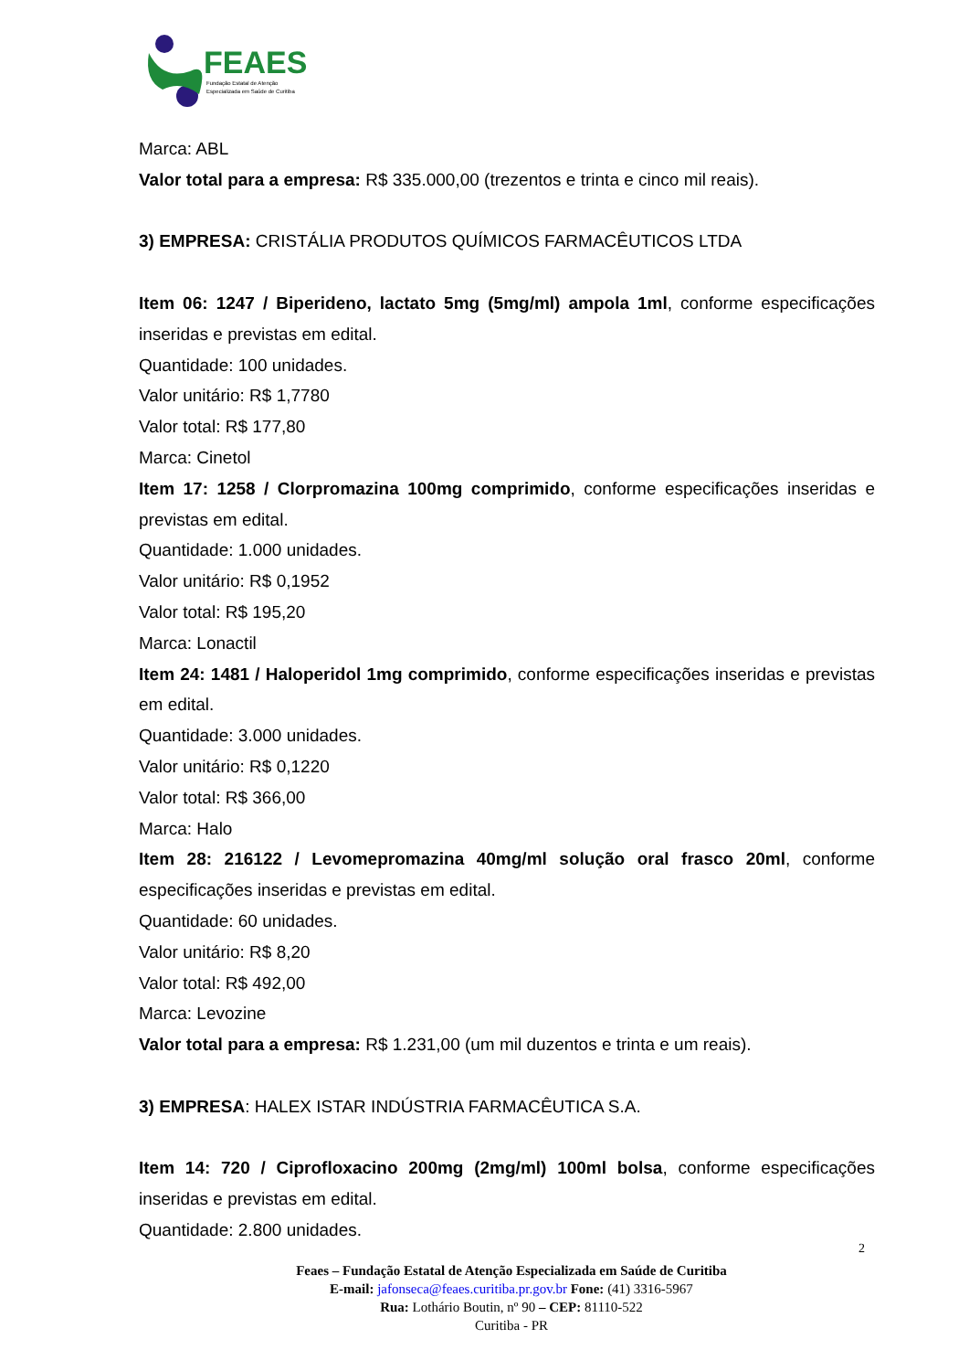FEAES
Fundação Estatal de Atenção
Especializada em Saúde de Curitiba
Marca: ABL
Valor total para a empresa: R$ 335.000,00 (trezentos e trinta e cinco mil reais).
3) EMPRESA: CRISTÁLIA PRODUTOS QUÍMICOS FARMACÊUTICOS LTDA
Item 06: 1247 / Biperideno, lactato 5mg (5mg/ml) ampola 1ml, conforme especificações inseridas e previstas em edital.
Quantidade: 100 unidades.
Valor unitário: R$ 1,7780
Valor total: R$ 177,80
Marca: Cinetol
Item 17: 1258 / Clorpromazina 100mg comprimido, conforme especificações inseridas e previstas em edital.
Quantidade: 1.000 unidades.
Valor unitário: R$ 0,1952
Valor total: R$ 195,20
Marca: Lonactil
Item 24: 1481 / Haloperidol 1mg comprimido, conforme especificações inseridas e previstas em edital.
Quantidade: 3.000 unidades.
Valor unitário: R$ 0,1220
Valor total: R$ 366,00
Marca: Halo
Item 28: 216122 / Levomepromazina 40mg/ml solução oral frasco 20ml, conforme especificações inseridas e previstas em edital.
Quantidade: 60 unidades.
Valor unitário: R$ 8,20
Valor total: R$ 492,00
Marca: Levozine
Valor total para a empresa: R$ 1.231,00 (um mil duzentos e trinta e um reais).
3) EMPRESA: HALEX ISTAR INDÚSTRIA FARMACÊUTICA S.A.
Item 14: 720 / Ciprofloxacino 200mg (2mg/ml) 100ml bolsa, conforme especificações inseridas e previstas em edital.
Quantidade: 2.800 unidades.
2
Feaes – Fundação Estatal de Atenção Especializada em Saúde de Curitiba
E-mail: jafonseca@feaes.curitiba.pr.gov.br Fone: (41) 3316-5967
Rua: Lothário Boutin, nº 90 – CEP: 81110-522
Curitiba - PR